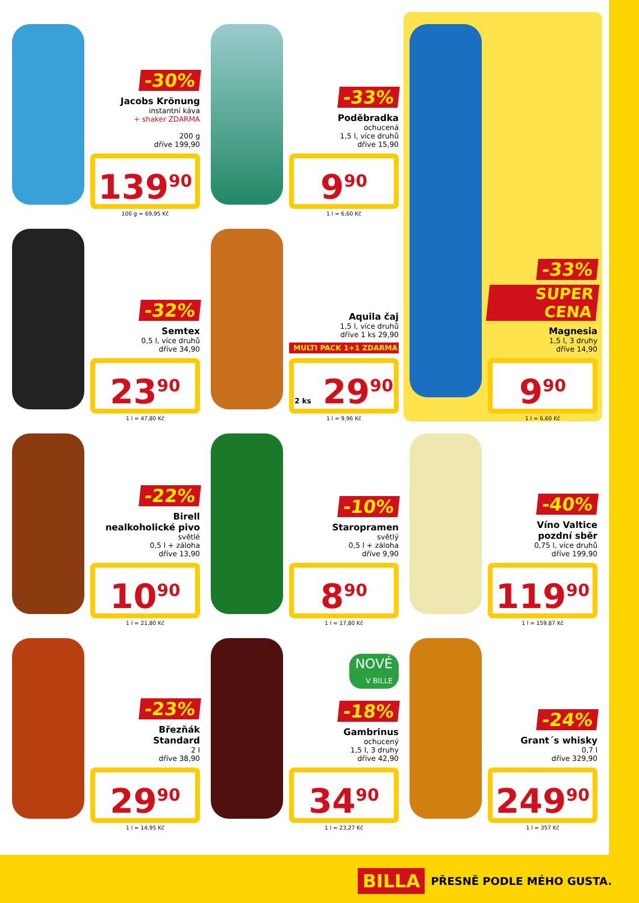-30%
Jacobs Krönung
instantní káva
+ shaker ZDARMA
200 g
dříve 199,90
139<sup>90</sup>
100 g = 69,95 Kč
-33%
Poděbradka
ochucená
1,5 l, více druhů
dříve 15,90
9<sup>90</sup>
1 l = 6,60 Kč
-33%
SUPER CENA
Magnesia
1,5 l, 3 druhy
dříve 14,90
9<sup>90</sup>
1 l = 6,60 Kč
-32%
Semtex
0,5 l, více druhů
dříve 34,90
23<sup>90</sup>
1 l = 47,80 Kč
Aquila čaj
1,5 l, více druhů
dříve 1 ks 29,90
MULTI PACK 1+1 ZDARMA
2 ks 29<sup>90</sup>
1 l = 9,96 Kč
-22%
Birell
nealkoholické pivo
světlé
0,5 l + záloha
dříve 13,90
10<sup>90</sup>
1 l = 21,80 Kč
-10%
Staropramen
světlý
0,5 l + záloha
dříve 9,90
8<sup>90</sup>
1 l = 17,80 Kč
-40%
Víno Valtice
pozdní sběr
0,75 l, více druhů
dříve 199,90
119<sup>90</sup>
1 l = 159,87 Kč
-23%
Březňák
Standard
2 l
dříve 38,90
29<sup>90</sup>
1 l = 14,95 Kč
NOVÉ
V BILLE
-18%
Gambrinus
ochucený
1,5 l, 3 druhy
dříve 42,90
34<sup>90</sup>
1 l = 23,27 Kč
-24%
Grant´s whisky
0,7 l
dříve 329,90
249<sup>90</sup>
1 l = 357 Kč
BILLA PŘESNĚ PODLE MÉHO GUSTA.